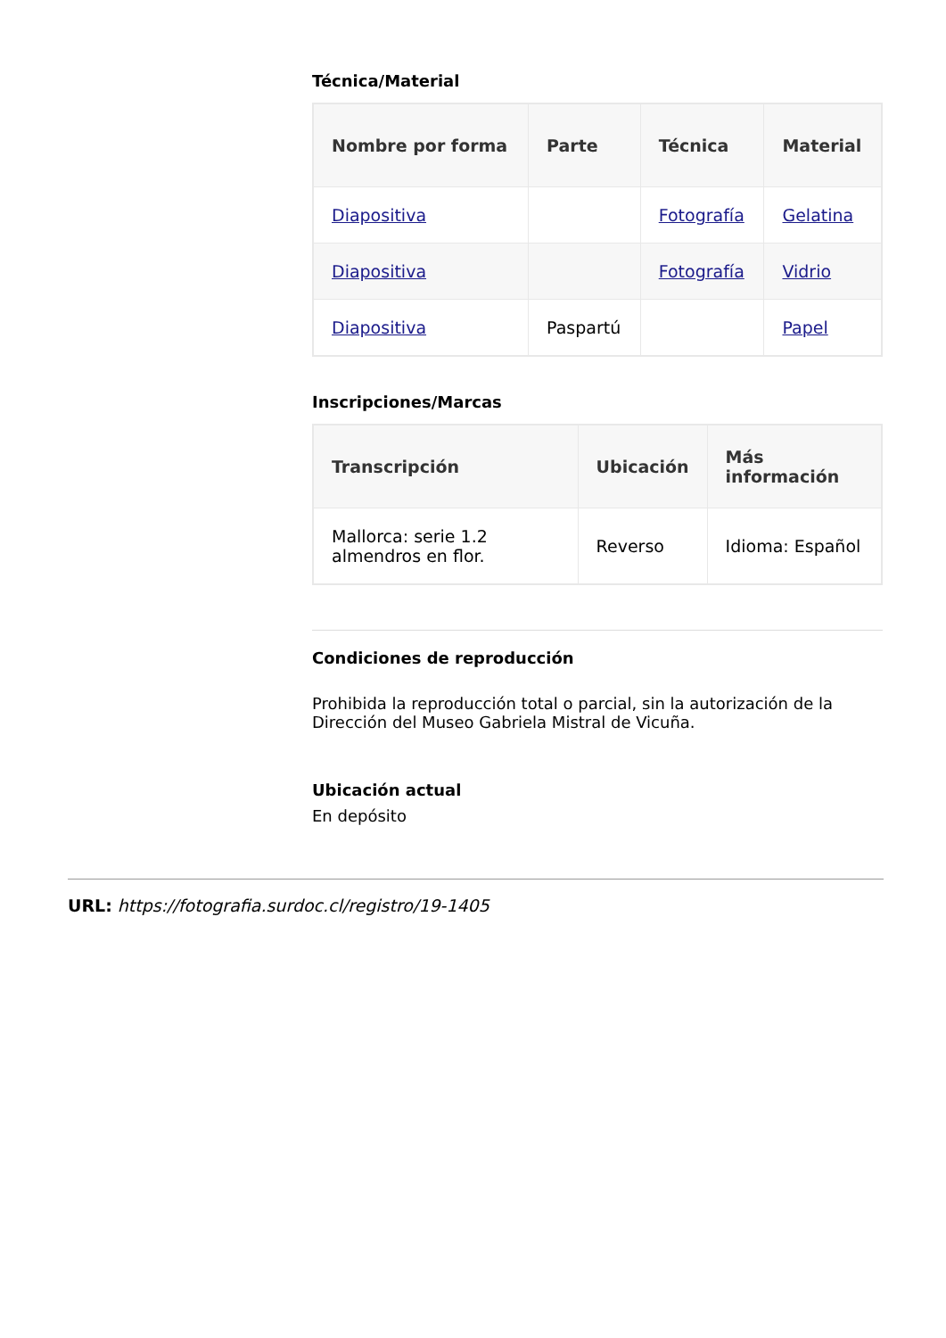Técnica/Material
| Nombre por forma | Parte | Técnica | Material |
| --- | --- | --- | --- |
| Diapositiva | | Fotografía | Gelatina |
| Diapositiva | | Fotografía | Vidrio |
| Diapositiva | Paspartú | | Papel |
Inscripciones/Marcas
| Transcripción | Ubicación | Más información |
| --- | --- | --- |
| Mallorca: serie 1.2 almendros en flor. | Reverso | Idioma: Español |
Condiciones de reproducción
Prohibida la reproducción total o parcial, sin la autorización de la Dirección del Museo Gabriela Mistral de Vicuña.
Ubicación actual
En depósito
URL: https://fotografia.surdoc.cl/registro/19-1405